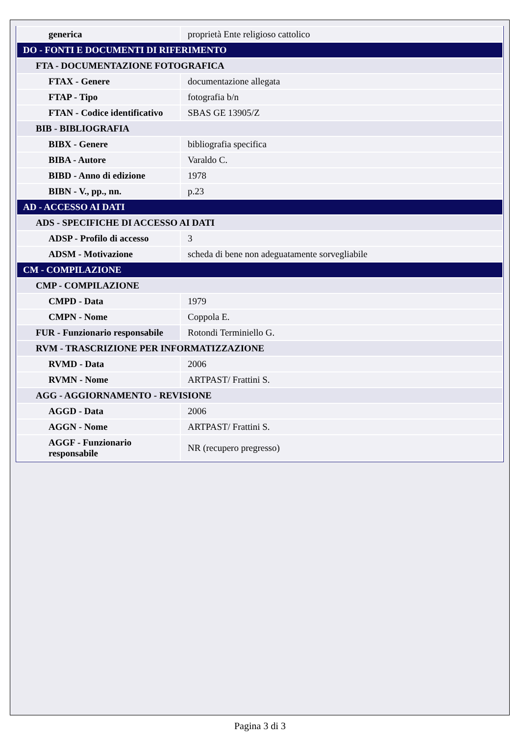| generica | proprietà Ente religioso cattolico |
| DO - FONTI E DOCUMENTI DI RIFERIMENTO | |
| FTA - DOCUMENTAZIONE FOTOGRAFICA | |
| FTAX - Genere | documentazione allegata |
| FTAP - Tipo | fotografia b/n |
| FTAN - Codice identificativo | SBAS GE 13905/Z |
| BIB - BIBLIOGRAFIA | |
| BIBX - Genere | bibliografia specifica |
| BIBA - Autore | Varaldo C. |
| BIBD - Anno di edizione | 1978 |
| BIBN - V., pp., nn. | p.23 |
| AD - ACCESSO AI DATI | |
| ADS - SPECIFICHE DI ACCESSO AI DATI | |
| ADSP - Profilo di accesso | 3 |
| ADSM - Motivazione | scheda di bene non adeguatamente sorvegliabile |
| CM - COMPILAZIONE | |
| CMP - COMPILAZIONE | |
| CMPD - Data | 1979 |
| CMPN - Nome | Coppola E. |
| FUR - Funzionario responsabile | Rotondi Terminiello G. |
| RVM - TRASCRIZIONE PER INFORMATIZZAZIONE | |
| RVMD - Data | 2006 |
| RVMN - Nome | ARTPAST/ Frattini S. |
| AGG - AGGIORNAMENTO - REVISIONE | |
| AGGD - Data | 2006 |
| AGGN - Nome | ARTPAST/ Frattini S. |
| AGGF - Funzionario responsabile | NR (recupero pregresso) |
Pagina 3 di 3